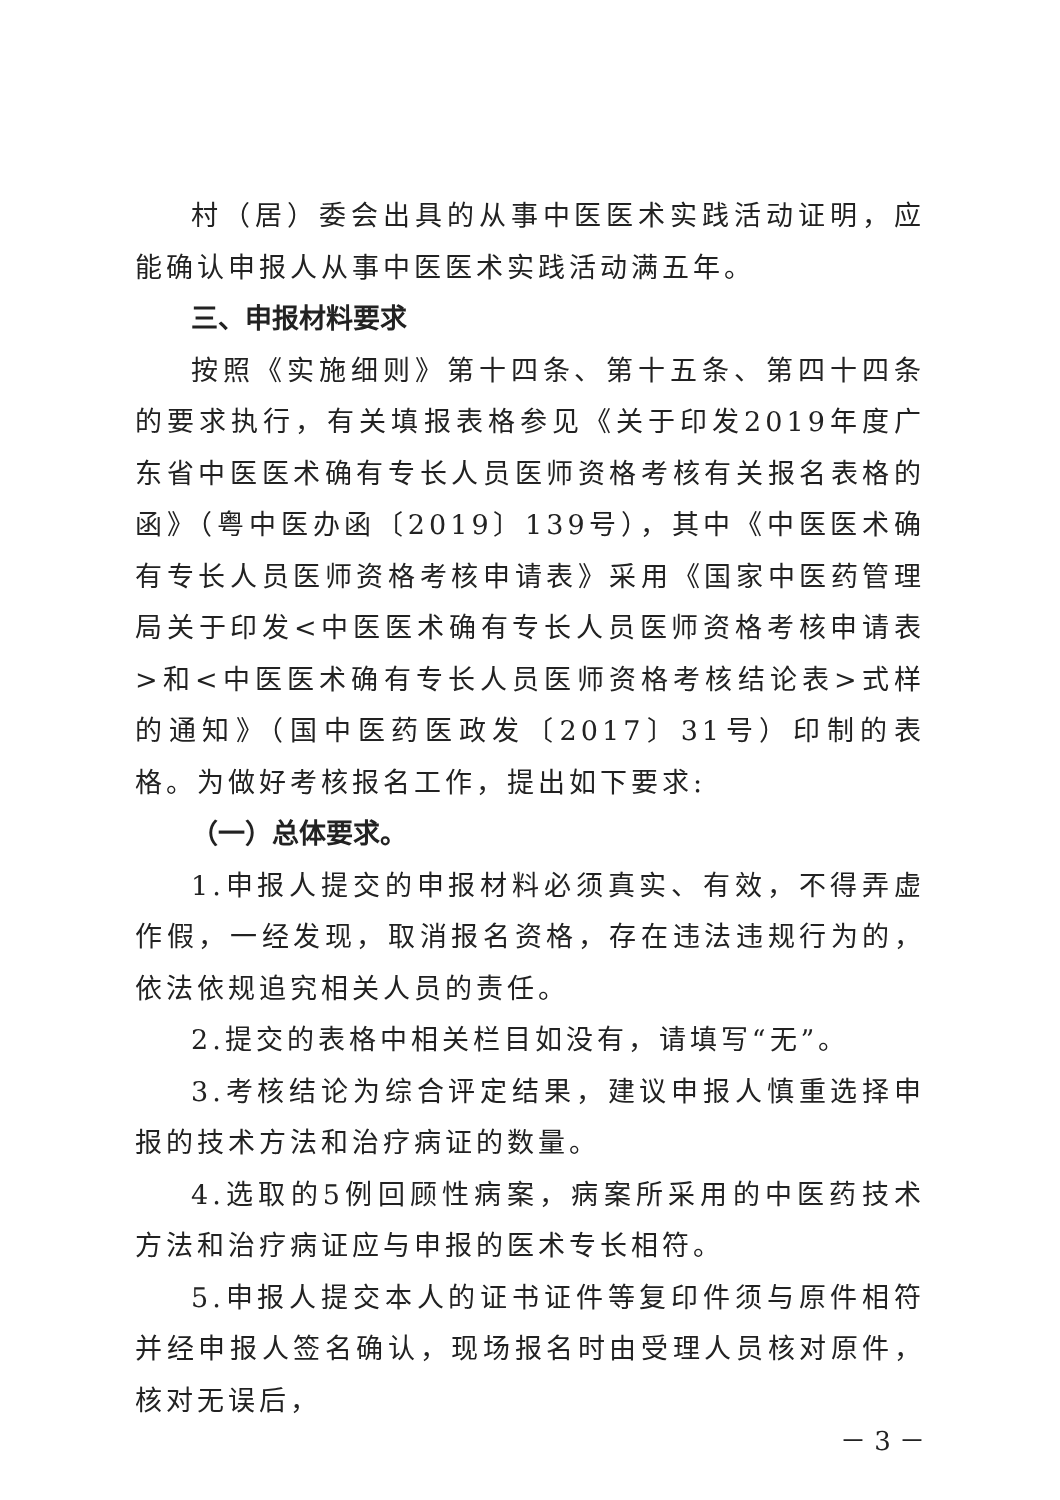村（居）委会出具的从事中医医术实践活动证明，应能确认申报人从事中医医术实践活动满五年。
三、申报材料要求
按照《实施细则》第十四条、第十五条、第四十四条的要求执行，有关填报表格参见《关于印发2019年度广东省中医医术确有专长人员医师资格考核有关报名表格的函》（粤中医办函〔2019〕139号），其中《中医医术确有专长人员医师资格考核申请表》采用《国家中医药管理局关于印发<中医医术确有专长人员医师资格考核申请表>和<中医医术确有专长人员医师资格考核结论表>式样的通知》（国中医药医政发〔2017〕31号）印制的表格。为做好考核报名工作，提出如下要求:
（一）总体要求。
1.申报人提交的申报材料必须真实、有效，不得弄虚作假，一经发现，取消报名资格，存在违法违规行为的，依法依规追究相关人员的责任。
2.提交的表格中相关栏目如没有，请填写“无”。
3.考核结论为综合评定结果，建议申报人慎重选择申报的技术方法和治疗病证的数量。
4.选取的5例回顾性病案，病案所采用的中医药技术方法和治疗病证应与申报的医术专长相符。
5.申报人提交本人的证书证件等复印件须与原件相符并经申报人签名确认，现场报名时由受理人员核对原件，核对无误后，
－ 3 －